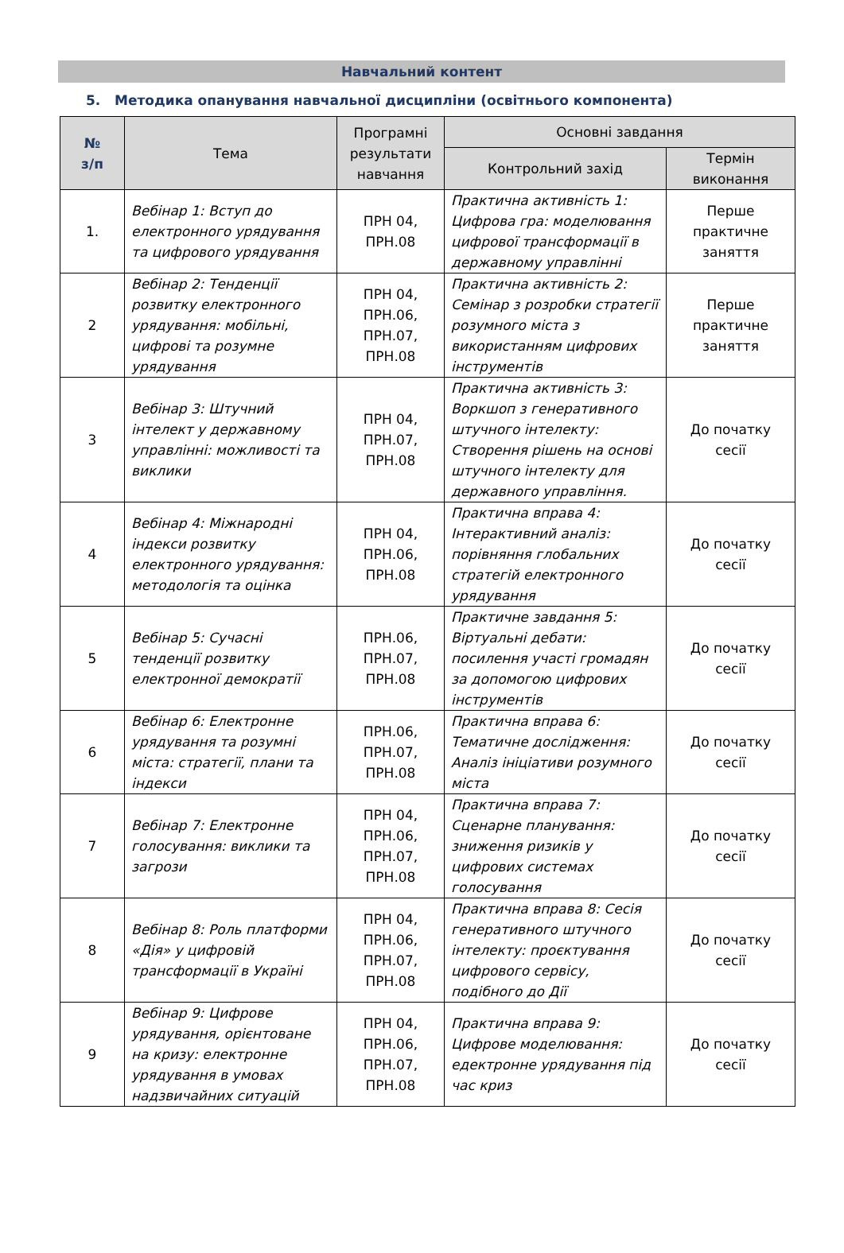Навчальний контент
5. Методика опанування навчальної дисципліни (освітнього компонента)
| № з/п | Тема | Програмні результати навчання | Основні завдання | |
| --- | --- | --- | --- | --- |
| | | | Контрольний захід | Термін виконання |
| 1. | Вебінар 1: Вступ до електронного урядування та цифрового урядування | ПРН 04, ПРН.08 | Практична активність 1: Цифрова гра: моделювання цифрової трансформації в державному управлінні | Перше практичне заняття |
| 2 | Вебінар 2: Тенденції розвитку електронного урядування: мобільні, цифрові та розумне урядування | ПРН 04, ПРН.06, ПРН.07, ПРН.08 | Практична активність 2: Семінар з розробки стратегії розумного міста з використанням цифрових інструментів | Перше практичне заняття |
| 3 | Вебінар 3: Штучний інтелект у державному управлінні: можливості та виклики | ПРН 04, ПРН.07, ПРН.08 | Практична активність 3: Воркшоп з генеративного штучного інтелекту: Створення рішень на основі штучного інтелекту для державного управління. | До початку сесії |
| 4 | Вебінар 4: Міжнародні індекси розвитку електронного урядування: методологія та оцінка | ПРН 04, ПРН.06, ПРН.08 | Практична вправа 4: Інтерактивний аналіз: порівняння глобальних стратегій електронного урядування | До початку сесії |
| 5 | Вебінар 5: Сучасні тенденції розвитку електронної демократії | ПРН.06, ПРН.07, ПРН.08 | Практичне завдання 5: Віртуальні дебати: посилення участі громадян за допомогою цифрових інструментів | До початку сесії |
| 6 | Вебінар 6: Електронне урядування та розумні міста: стратегії, плани та індекси | ПРН.06, ПРН.07, ПРН.08 | Практична вправа 6: Тематичне дослідження: Аналіз ініціативи розумного міста | До початку сесії |
| 7 | Вебінар 7: Електронне голосування: виклики та загрози | ПРН 04, ПРН.06, ПРН.07, ПРН.08 | Практична вправа 7: Сценарне планування: зниження ризиків у цифрових системах голосування | До початку сесії |
| 8 | Вебінар 8: Роль платформи «Дія» у цифровій трансформації в Україні | ПРН 04, ПРН.06, ПРН.07, ПРН.08 | Практична вправа 8: Сесія генеративного штучного інтелекту: проєктування цифрового сервісу, подібного до Дії | До початку сесії |
| 9 | Вебінар 9: Цифрове урядування, орієнтоване на кризу: електронне урядування в умовах надзвичайних ситуацій | ПРН 04, ПРН.06, ПРН.07, ПРН.08 | Практична вправа 9: Цифрове моделювання: едектронне урядування під час криз | До початку сесії |